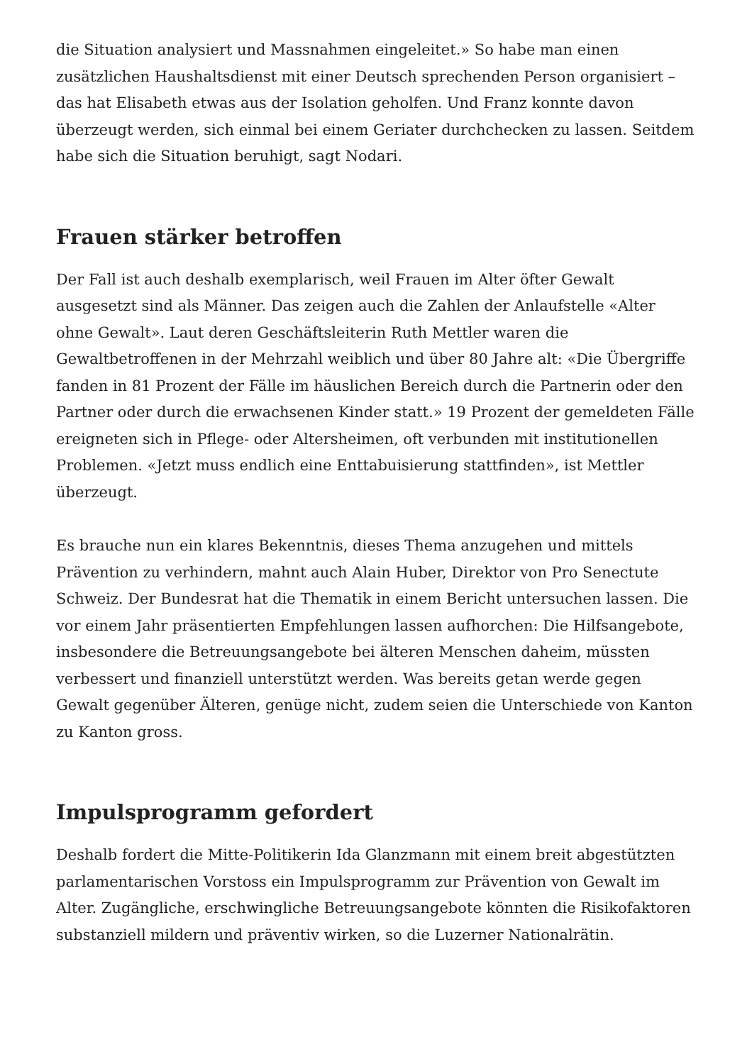die Situation analysiert und Massnahmen eingeleitet.» So habe man einen zusätzlichen Haushaltsdienst mit einer Deutsch sprechenden Person organisiert – das hat Elisabeth etwas aus der Isolation geholfen. Und Franz konnte davon überzeugt werden, sich einmal bei einem Geriater durchchecken zu lassen. Seitdem habe sich die Situation beruhigt, sagt Nodari.
Frauen stärker betroffen
Der Fall ist auch deshalb exemplarisch, weil Frauen im Alter öfter Gewalt ausgesetzt sind als Männer. Das zeigen auch die Zahlen der Anlaufstelle «Alter ohne Gewalt». Laut deren Geschäftsleiterin Ruth Mettler waren die Gewaltbetroffenen in der Mehrzahl weiblich und über 80 Jahre alt: «Die Übergriffe fanden in 81 Prozent der Fälle im häuslichen Bereich durch die Partnerin oder den Partner oder durch die erwachsenen Kinder statt.» 19 Prozent der gemeldeten Fälle ereigneten sich in Pflege- oder Altersheimen, oft verbunden mit institutionellen Problemen. «Jetzt muss endlich eine Enttabuisierung stattfinden», ist Mettler überzeugt.
Es brauche nun ein klares Bekenntnis, dieses Thema anzugehen und mittels Prävention zu verhindern, mahnt auch Alain Huber, Direktor von Pro Senectute Schweiz. Der Bundesrat hat die Thematik in einem Bericht untersuchen lassen. Die vor einem Jahr präsentierten Empfehlungen lassen aufhorchen: Die Hilfsangebote, insbesondere die Betreuungsangebote bei älteren Menschen daheim, müssten verbessert und finanziell unterstützt werden. Was bereits getan werde gegen Gewalt gegenüber Älteren, genüge nicht, zudem seien die Unterschiede von Kanton zu Kanton gross.
Impulsprogramm gefordert
Deshalb fordert die Mitte-Politikerin Ida Glanzmann mit einem breit abgestützten parlamentarischen Vorstoss ein Impulsprogramm zur Prävention von Gewalt im Alter. Zugängliche, erschwingliche Betreuungsangebote könnten die Risikofaktoren substanziell mildern und präventiv wirken, so die Luzerner Nationalrätin.